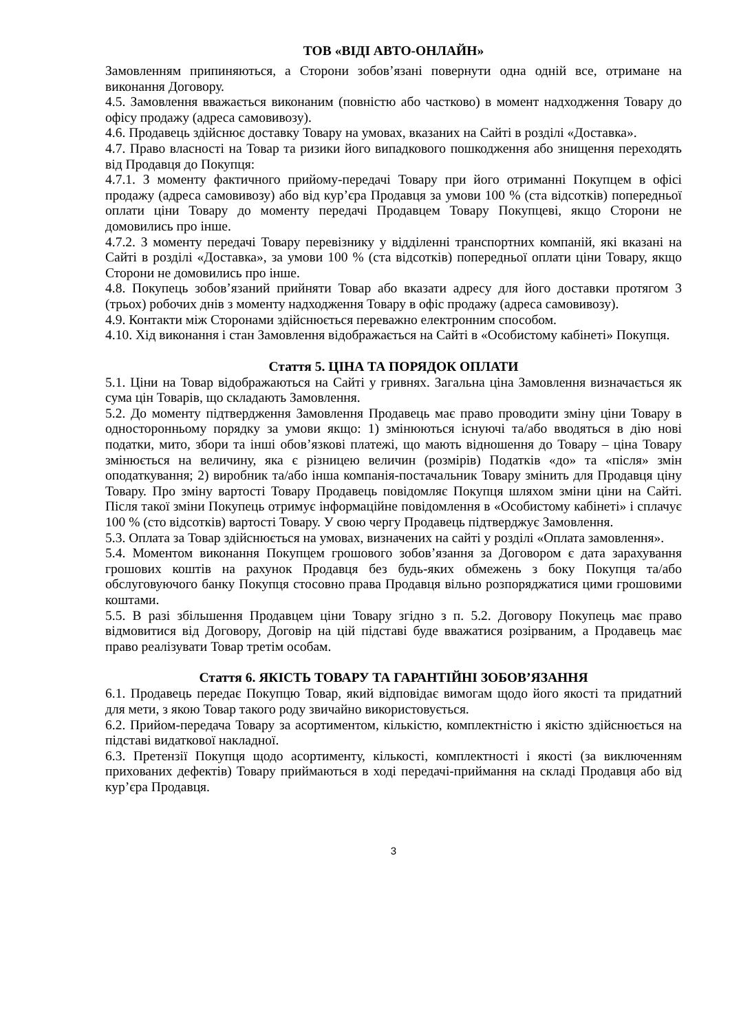ТОВ «ВІДІ АВТО-ОНЛАЙН»
Замовленням припиняються, а Сторони зобов’язані повернути одна одній все, отримане на виконання Договору.
4.5. Замовлення вважається виконаним (повністю або частково) в момент надходження Товару до офісу продажу (адреса самовивозу).
4.6. Продавець здійснює доставку Товару на умовах, вказаних на Сайті в розділі «Доставка».
4.7. Право власності на Товар та ризики його випадкового пошкодження або знищення переходять від Продавця до Покупця:
4.7.1. З моменту фактичного прийому-передачі Товару при його отриманні Покупцем в офісі продажу (адреса самовивозу) або від кур’єра Продавця за умови 100 % (ста відсотків) попередньої оплати ціни Товару до моменту передачі Продавцем Товару Покупцеві, якщо Сторони не домовились про інше.
4.7.2. З моменту передачі Товару перевізнику у відділенні транспортних компаній, які вказані на Сайті в розділі «Доставка», за умови 100 % (ста відсотків) попередньої оплати ціни Товару, якщо Сторони не домовились про інше.
4.8. Покупець зобов’язаний прийняти Товар або вказати адресу для його доставки протягом 3 (трьох) робочих днів з моменту надходження Товару в офіс продажу (адреса самовивозу).
4.9. Контакти між Сторонами здійснюється переважно електронним способом.
4.10. Хід виконання і стан Замовлення відображається на Сайті в «Особистому кабінеті» Покупця.
Стаття 5. ЦІНА ТА ПОРЯДОК ОПЛАТИ
5.1. Ціни на Товар відображаються на Сайті у гривнях. Загальна ціна Замовлення визначається як сума цін Товарів, що складають Замовлення.
5.2. До моменту підтвердження Замовлення Продавець має право проводити зміну ціни Товару в односторонньому порядку за умови якщо: 1) змінюються існуючі та/або вводяться в дію нові податки, мито, збори та інші обов’язкові платежі, що мають відношення до Товару – ціна Товару змінюється на величину, яка є різницею величин (розмірів) Податків «до» та «після» змін оподаткування; 2) виробник та/або інша компанія-постачальник Товару змінить для Продавця ціну Товару. Про зміну вартості Товару Продавець повідомляє Покупця шляхом зміни ціни на Сайті. Після такої зміни Покупець отримує інформаційне повідомлення в «Особистому кабінеті» і сплачує 100 % (сто відсотків) вартості Товару. У свою чергу Продавець підтверджує Замовлення.
5.3. Оплата за Товар здійснюється на умовах, визначених на сайті у розділі «Оплата замовлення».
5.4. Моментом виконання Покупцем грошового зобов’язання за Договором є дата зарахування грошових коштів на рахунок Продавця без будь-яких обмежень з боку Покупця та/або обслуговуючого банку Покупця стосовно права Продавця вільно розпоряджатися цими грошовими коштами.
5.5. В разі збільшення Продавцем ціни Товару згідно з п. 5.2. Договору Покупець має право відмовитися від Договору, Договір на цій підставі буде вважатися розірваним, а Продавець має право реалізувати Товар третім особам.
Стаття 6. ЯКІСТЬ ТОВАРУ ТА ГАРАНТІЙНІ ЗОБОВ’ЯЗАННЯ
6.1. Продавець передає Покупцю Товар, який відповідає вимогам щодо його якості та придатний для мети, з якою Товар такого роду звичайно використовується.
6.2. Прийом-передача Товару за асортиментом, кількістю, комплектністю і якістю здійснюється на підставі видаткової накладної.
6.3. Претензії Покупця щодо асортименту, кількості, комплектності і якості (за виключенням прихованих дефектів) Товару приймаються в ході передачі-приймання на складі Продавця або від кур’єра Продавця.
3